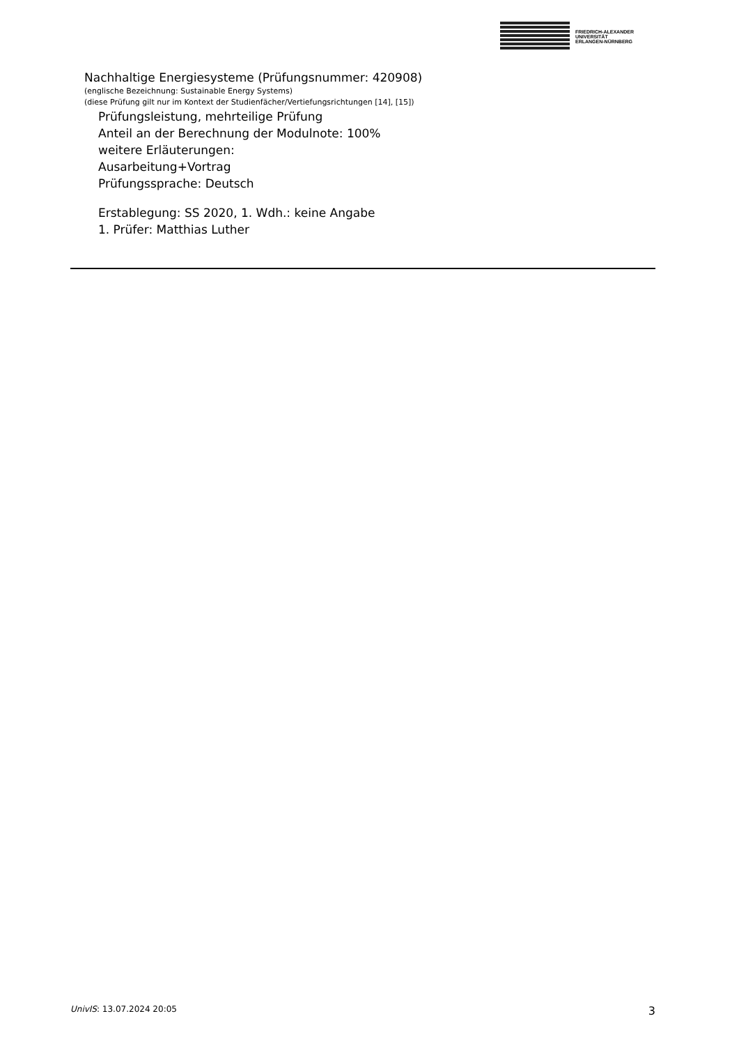FRIEDRICH-ALEXANDER
UNIVERSITÄT
ERLANGEN-NÜRNBERG
Nachhaltige Energiesysteme (Prüfungsnummer: 420908)
(englische Bezeichnung: Sustainable Energy Systems)
(diese Prüfung gilt nur im Kontext der Studienfächer/Vertiefungsrichtungen [14], [15])
Prüfungsleistung, mehrteilige Prüfung
Anteil an der Berechnung der Modulnote: 100%
weitere Erläuterungen:
Ausarbeitung+Vortrag
Prüfungssprache: Deutsch
Erstablegung: SS 2020, 1. Wdh.: keine Angabe
1. Prüfer: Matthias Luther
UnivIS: 13.07.2024 20:05 3